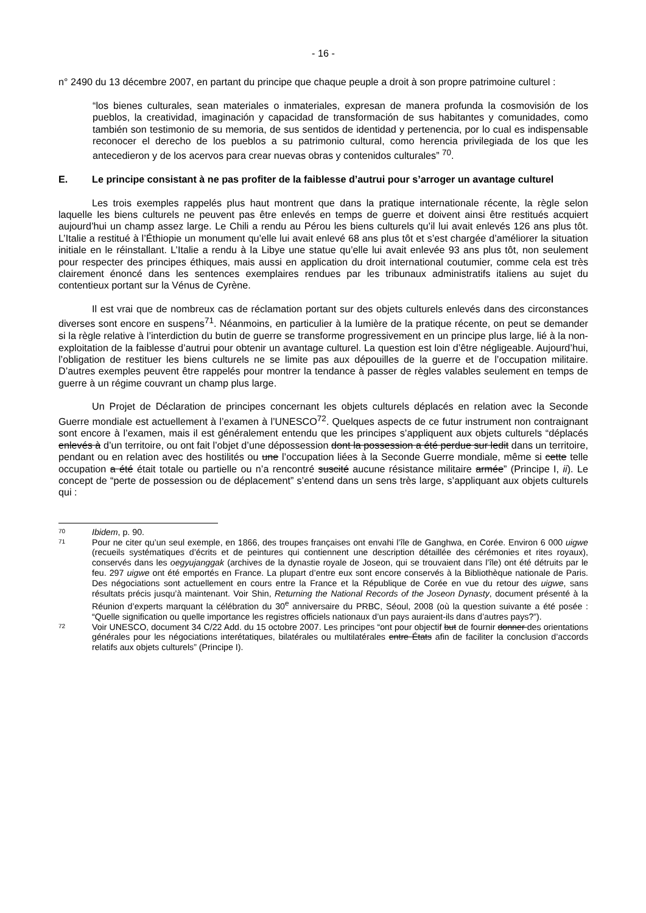- 16 -
n° 2490 du 13 décembre 2007, en partant du principe que chaque peuple a droit à son propre patrimoine culturel :
“los bienes culturales, sean materiales o inmateriales, expresan de manera profunda la cosmovisión de los pueblos, la creatividad, imaginación y capacidad de transformación de sus habitantes y comunidades, como también son testimonio de su memoria, de sus sentidos de identidad y pertenencia, por lo cual es indispensable reconocer el derecho de los pueblos a su patrimonio cultural, como herencia privilegiada de los que les antecedieron y de los acervos para crear nuevas obras y contenidos culturales” <sup>70</sup>.
E. Le principe consistant à ne pas profiter de la faiblesse d’autrui pour s’arroger un avantage culturel
Les trois exemples rappelés plus haut montrent que dans la pratique internationale récente, la règle selon laquelle les biens culturels ne peuvent pas être enlevés en temps de guerre et doivent ainsi être restitués acquiert aujourd’hui un champ assez large. Le Chili a rendu au Pérou les biens culturels qu’il lui avait enlevés 126 ans plus tôt. L’Italie a restitué à l’Éthiopie un monument qu’elle lui avait enlevé 68 ans plus tôt et s’est chargée d’améliorer la situation initiale en le réinstallant. L’Italie a rendu à la Libye une statue qu’elle lui avait enlevée 93 ans plus tôt, non seulement pour respecter des principes éthiques, mais aussi en application du droit international coutumier, comme cela est très clairement énoncé dans les sentences exemplaires rendues par les tribunaux administratifs italiens au sujet du contentieux portant sur la Vénus de Cyrène.
Il est vrai que de nombreux cas de réclamation portant sur des objets culturels enlevés dans des circonstances diverses sont encore en suspens<sup>71</sup>. Néanmoins, en particulier à la lumière de la pratique récente, on peut se demander si la règle relative à l’interdiction du butin de guerre se transforme progressivement en un principe plus large, lié à la non-exploitation de la faiblesse d’autrui pour obtenir un avantage culturel. La question est loin d’être négligeable. Aujourd’hui, l’obligation de restituer les biens culturels ne se limite pas aux dépouilles de la guerre et de l’occupation militaire. D’autres exemples peuvent être rappelés pour montrer la tendance à passer de règles valables seulement en temps de guerre à un régime couvrant un champ plus large.
Un Projet de Déclaration de principes concernant les objets culturels déplacés en relation avec la Seconde Guerre mondiale est actuellement à l’examen à l’UNESCO<sup>72</sup>. Quelques aspects de ce futur instrument non contraignant sont encore à l’examen, mais il est généralement entendu que les principes s’appliquent aux objets culturels “déplacés enlevés à d’un territoire, ou ont fait l’objet d’une dépossession dont la possession a été perdue sur ledit dans un territoire, pendant ou en relation avec des hostilités ou une l’occupation liées à la Seconde Guerre mondiale, même si cette telle occupation a été était totale ou partielle ou n’a rencontré suscité aucune résistance militaire armée” (Principe I, ii). Le concept de “perte de possession ou de déplacement” s’entend dans un sens très large, s’appliquant aux objets culturels qui :
70 Ibidem, p. 90.
71 Pour ne citer qu’un seul exemple, en 1866, des troupes françaises ont envahi l’île de Ganghwa, en Corée. Environ 6 000 uigwe (recueils systématiques d’écrits et de peintures qui contiennent une description détaillée des cérémonies et rites royaux), conservés dans les oegyujanggak (archives de la dynastie royale de Joseon, qui se trouvaient dans l’île) ont été détruits par le feu. 297 uigwe ont été emportés en France. La plupart d’entre eux sont encore conservés à la Bibliothèque nationale de Paris. Des négociations sont actuellement en cours entre la France et la République de Corée en vue du retour des uigwe, sans résultats précis jusqu’à maintenant. Voir Shin, Returning the National Records of the Joseon Dynasty, document présenté à la Réunion d’experts marquant la célébration du 30<sup>e</sup> anniversaire du PRBC, Séoul, 2008 (où la question suivante a été posée : “Quelle signification ou quelle importance les registres officiels nationaux d’un pays auraient-ils dans d’autres pays?”).
72 Voir UNESCO, document 34 C/22 Add. du 15 octobre 2007. Les principes “ont pour objectif but de fournir donner des orientations générales pour les négociations interétatiques, bilatérales ou multilatérales entre États afin de faciliter la conclusion d’accords relatifs aux objets culturels” (Principe I).